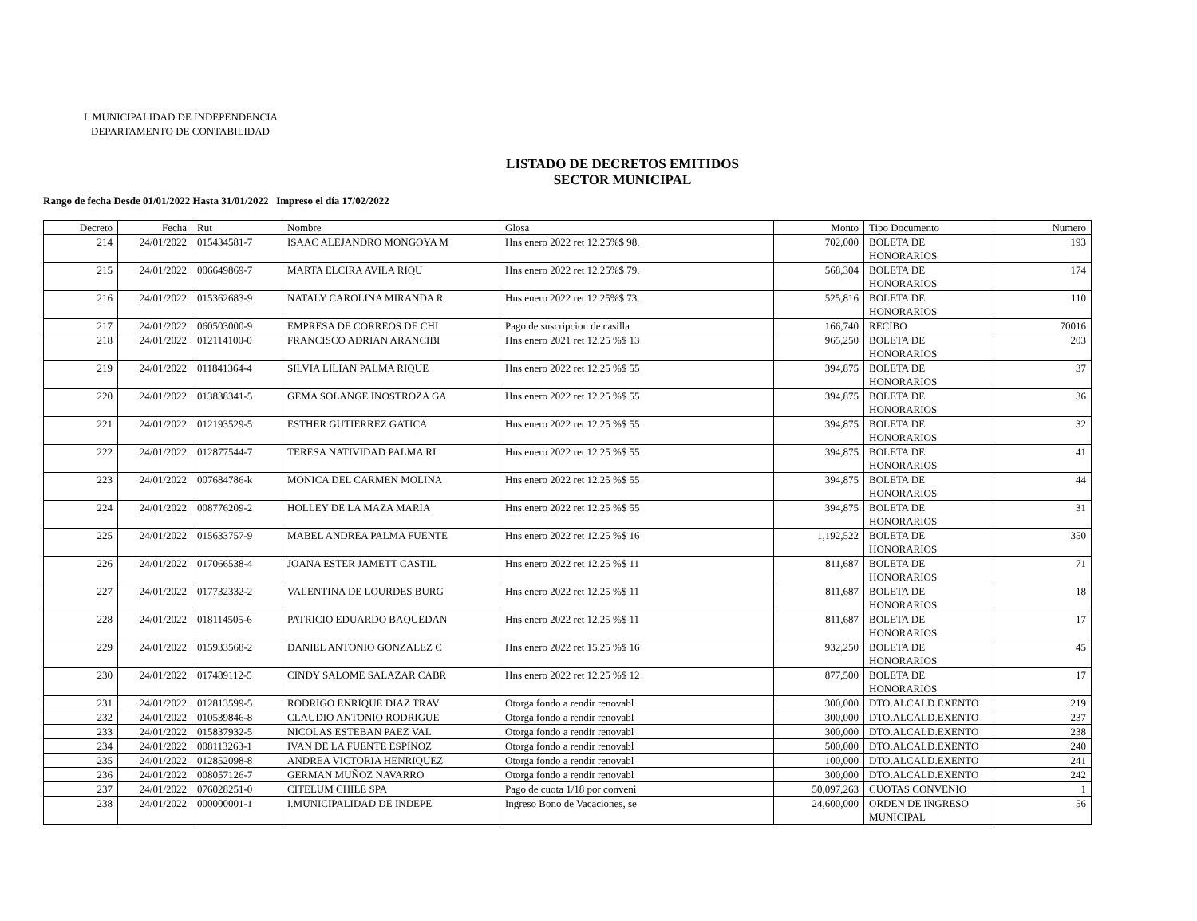I. MUNICIPALIDAD DE INDEPENDENCIA
DEPARTAMENTO DE CONTABILIDAD
LISTADO DE DECRETOS EMITIDOS
SECTOR MUNICIPAL
Rango de fecha Desde 01/01/2022 Hasta 31/01/2022 Impreso el día 17/02/2022
| Decreto | Fecha | Rut | Nombre | Glosa | Monto | Tipo Documento | Numero |
| --- | --- | --- | --- | --- | --- | --- | --- |
| 214 | 24/01/2022 | 015434581-7 | ISAAC ALEJANDRO MONGOYA M | Hns enero 2022 ret 12.25%$ 98. | 702,000 | BOLETA DE HONORARIOS | 193 |
| 215 | 24/01/2022 | 006649869-7 | MARTA ELCIRA AVILA RIQU | Hns enero 2022 ret 12.25%$ 79. | 568,304 | BOLETA DE HONORARIOS | 174 |
| 216 | 24/01/2022 | 015362683-9 | NATALY CAROLINA MIRANDA R | Hns enero 2022 ret 12.25%$ 73. | 525,816 | BOLETA DE HONORARIOS | 110 |
| 217 | 24/01/2022 | 060503000-9 | EMPRESA DE CORREOS DE CHI | Pago de suscripcion de casilla | 166,740 | RECIBO | 70016 |
| 218 | 24/01/2022 | 012114100-0 | FRANCISCO ADRIAN ARANCIBI | Hns enero 2021 ret 12.25 %$ 13 | 965,250 | BOLETA DE HONORARIOS | 203 |
| 219 | 24/01/2022 | 011841364-4 | SILVIA LILIAN PALMA RIQUE | Hns enero 2022 ret 12.25 %$ 55 | 394,875 | BOLETA DE HONORARIOS | 37 |
| 220 | 24/01/2022 | 013838341-5 | GEMA SOLANGE INOSTROZA GA | Hns enero 2022 ret 12.25 %$ 55 | 394,875 | BOLETA DE HONORARIOS | 36 |
| 221 | 24/01/2022 | 012193529-5 | ESTHER GUTIERREZ GATICA | Hns enero 2022 ret 12.25 %$ 55 | 394,875 | BOLETA DE HONORARIOS | 32 |
| 222 | 24/01/2022 | 012877544-7 | TERESA NATIVIDAD PALMA RI | Hns enero 2022 ret 12.25 %$ 55 | 394,875 | BOLETA DE HONORARIOS | 41 |
| 223 | 24/01/2022 | 007684786-k | MONICA DEL CARMEN MOLINA | Hns enero 2022 ret 12.25 %$ 55 | 394,875 | BOLETA DE HONORARIOS | 44 |
| 224 | 24/01/2022 | 008776209-2 | HOLLEY DE LA MAZA MARIA | Hns enero 2022 ret 12.25 %$ 55 | 394,875 | BOLETA DE HONORARIOS | 31 |
| 225 | 24/01/2022 | 015633757-9 | MABEL ANDREA PALMA FUENTE | Hns enero 2022 ret 12.25 %$ 16 | 1,192,522 | BOLETA DE HONORARIOS | 350 |
| 226 | 24/01/2022 | 017066538-4 | JOANA ESTER JAMETT CASTIL | Hns enero 2022 ret 12.25 %$ 11 | 811,687 | BOLETA DE HONORARIOS | 71 |
| 227 | 24/01/2022 | 017732332-2 | VALENTINA DE LOURDES BURG | Hns enero 2022 ret 12.25 %$ 11 | 811,687 | BOLETA DE HONORARIOS | 18 |
| 228 | 24/01/2022 | 018114505-6 | PATRICIO EDUARDO BAQUEDAN | Hns enero 2022 ret 12.25 %$ 11 | 811,687 | BOLETA DE HONORARIOS | 17 |
| 229 | 24/01/2022 | 015933568-2 | DANIEL ANTONIO GONZALEZ C | Hns enero 2022 ret 15.25 %$ 16 | 932,250 | BOLETA DE HONORARIOS | 45 |
| 230 | 24/01/2022 | 017489112-5 | CINDY SALOME SALAZAR CABR | Hns enero 2022 ret 12.25 %$ 12 | 877,500 | BOLETA DE HONORARIOS | 17 |
| 231 | 24/01/2022 | 012813599-5 | RODRIGO ENRIQUE DIAZ TRAV | Otorga fondo a rendir renovabl | 300,000 | DTO.ALCALD.EXENTO | 219 |
| 232 | 24/01/2022 | 010539846-8 | CLAUDIO ANTONIO RODRIGUE | Otorga fondo a rendir renovabl | 300,000 | DTO.ALCALD.EXENTO | 237 |
| 233 | 24/01/2022 | 015837932-5 | NICOLAS ESTEBAN PAEZ VAL | Otorga fondo a rendir renovabl | 300,000 | DTO.ALCALD.EXENTO | 238 |
| 234 | 24/01/2022 | 008113263-1 | IVAN DE LA FUENTE ESPINOZ | Otorga fondo a rendir renovabl | 500,000 | DTO.ALCALD.EXENTO | 240 |
| 235 | 24/01/2022 | 012852098-8 | ANDREA VICTORIA HENRIQUEZ | Otorga fondo a rendir renovabl | 100,000 | DTO.ALCALD.EXENTO | 241 |
| 236 | 24/01/2022 | 008057126-7 | GERMAN MUÑOZ NAVARRO | Otorga fondo a rendir renovabl | 300,000 | DTO.ALCALD.EXENTO | 242 |
| 237 | 24/01/2022 | 076028251-0 | CITELUM CHILE SPA | Pago de cuota 1/18 por conveni | 50,097,263 | CUOTAS CONVENIO | 1 |
| 238 | 24/01/2022 | 000000001-1 | I.MUNICIPALIDAD DE INDEPE | Ingreso Bono de Vacaciones, se | 24,600,000 | ORDEN DE INGRESO MUNICIPAL | 56 |